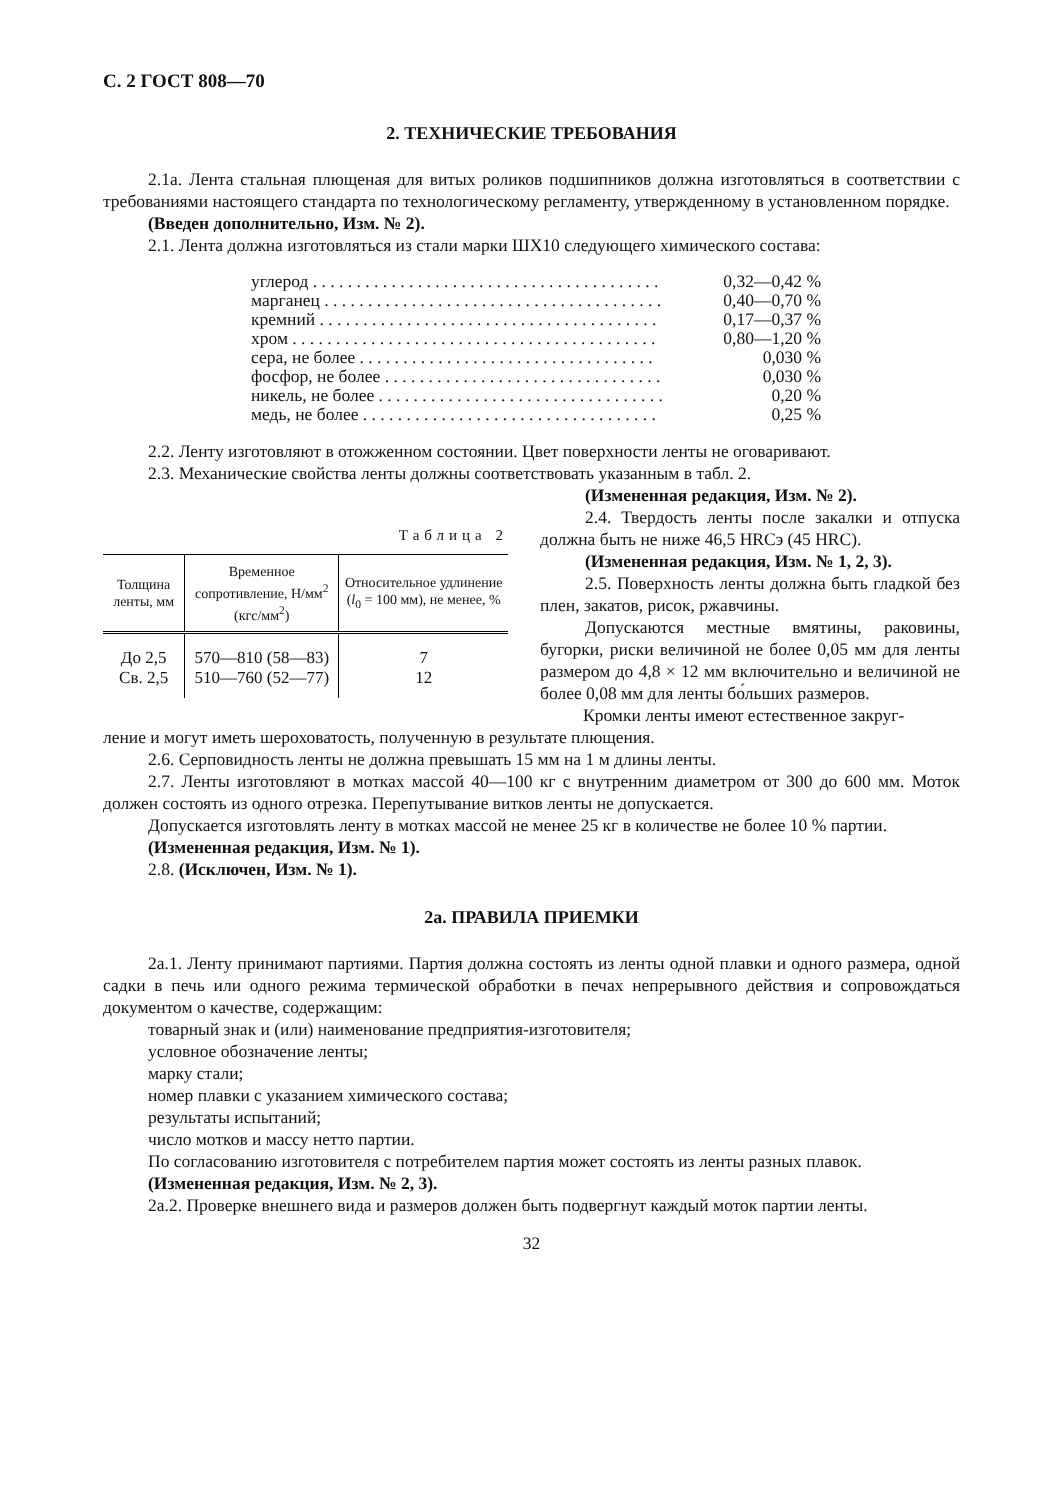С. 2 ГОСТ 808—70
2. ТЕХНИЧЕСКИЕ ТРЕБОВАНИЯ
2.1а. Лента стальная плющеная для витых роликов подшипников должна изготовляться в соответствии с требованиями настоящего стандарта по технологическому регламенту, утвержденному в установленном порядке.
(Введен дополнительно, Изм. № 2).
2.1. Лента должна изготовляться из стали марки ШХ10 следующего химического состава:
| углерод . . . . . . . . . . . . . . . . . . . . . . . . . . . . . . . . . . . . . . . . | 0,32—0,42 % |
| марганец . . . . . . . . . . . . . . . . . . . . . . . . . . . . . . . . . . . . . . . | 0,40—0,70 % |
| кремний . . . . . . . . . . . . . . . . . . . . . . . . . . . . . . . . . . . . . . . | 0,17—0,37 % |
| хром . . . . . . . . . . . . . . . . . . . . . . . . . . . . . . . . . . . . . . . . . . | 0,80—1,20 % |
| сера, не более . . . . . . . . . . . . . . . . . . . . . . . . . . . . . . . . . . | 0,030 % |
| фосфор, не более . . . . . . . . . . . . . . . . . . . . . . . . . . . . . . . . | 0,030 % |
| никель, не более . . . . . . . . . . . . . . . . . . . . . . . . . . . . . . . . . | 0,20 % |
| медь, не более . . . . . . . . . . . . . . . . . . . . . . . . . . . . . . . . . . | 0,25 % |
2.2. Ленту изготовляют в отожженном состоянии. Цвет поверхности ленты не оговаривают.
2.3. Механические свойства ленты должны соответствовать указанным в табл. 2.
Таблица 2
| Толщина ленты, мм | Временное сопротивление, Н/мм<sup>2</sup> (кгс/мм<sup>2</sup>) | Относительное удлинение ( l<sub>0</sub> = 100 мм), не менее, % |
| --- | --- | --- |
| До 2,5 Св. 2,5 | 570—810 (58—83) 510—760 (52—77) | 7 12 |
(Измененная редакция, Изм. № 2).
2.4. Твердость ленты после закалки и отпуска должна быть не ниже 46,5 HRCэ (45 HRC).
(Измененная редакция, Изм. № 1, 2, 3).
2.5. Поверхность ленты должна быть гладкой без плен, закатов, рисок, ржавчины.
Допускаются местные вмятины, раковины, бугорки, риски величиной не более 0,05 мм для ленты размером до 4,8 × 12 мм включительно и величиной не более 0,08 мм для ленты бо́льших размеров.
Кромки ленты имеют естественное закруг-
ление и могут иметь шероховатость, полученную в результате плющения.
2.6. Серповидность ленты не должна превышать 15 мм на 1 м длины ленты.
2.7. Ленты изготовляют в мотках массой 40—100 кг с внутренним диаметром от 300 до 600 мм. Моток должен состоять из одного отрезка. Перепутывание витков ленты не допускается.
Допускается изготовлять ленту в мотках массой не менее 25 кг в количестве не более 10 % партии.
(Измененная редакция, Изм. № 1).
2.8. (Исключен, Изм. № 1).
2а. ПРАВИЛА ПРИЕМКИ
2а.1. Ленту принимают партиями. Партия должна состоять из ленты одной плавки и одного размера, одной садки в печь или одного режима термической обработки в печах непрерывного действия и сопровождаться документом о качестве, содержащим:
товарный знак и (или) наименование предприятия-изготовителя;
условное обозначение ленты;
марку стали;
номер плавки с указанием химического состава;
результаты испытаний;
число мотков и массу нетто партии.
По согласованию изготовителя с потребителем партия может состоять из ленты разных плавок.
(Измененная редакция, Изм. № 2, 3).
2а.2. Проверке внешнего вида и размеров должен быть подвергнут каждый моток партии ленты.
32